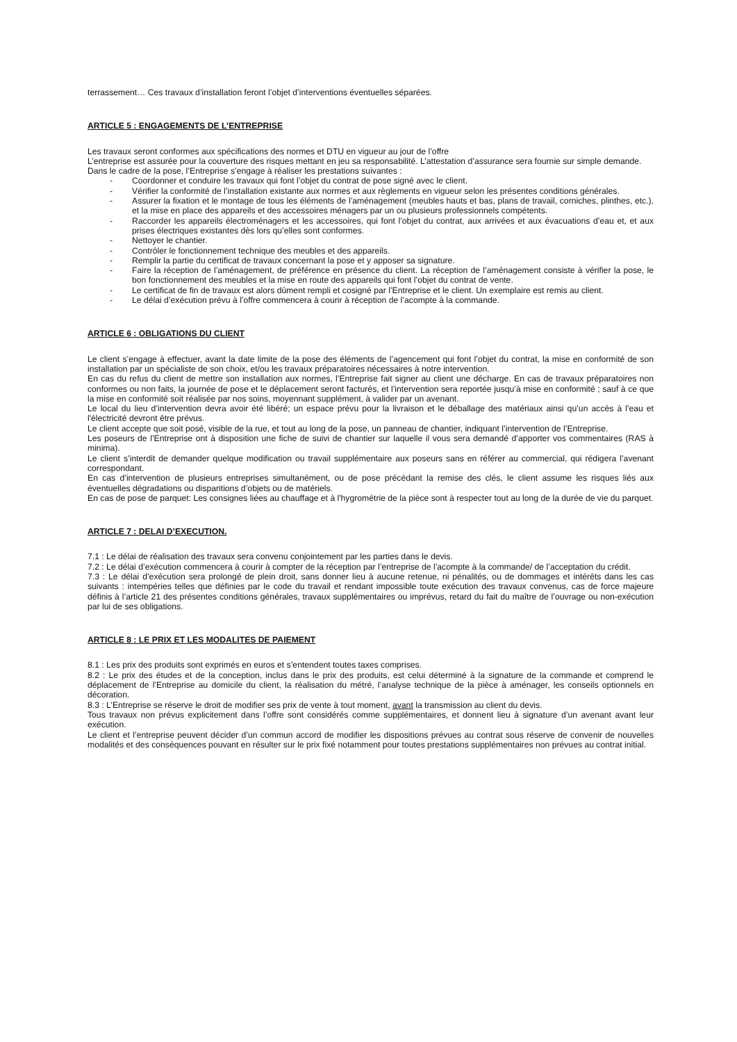terrassement… Ces travaux d’installation feront l’objet d’interventions éventuelles séparées.
ARTICLE 5 : ENGAGEMENTS DE L’ENTREPRISE
Les travaux seront conformes aux spécifications des normes et DTU en vigueur au jour de l’offre
L’entreprise est assurée pour la couverture des risques mettant en jeu sa responsabilité. L’attestation d’assurance sera fournie sur simple demande.
Dans le cadre de la pose, l’Entreprise s’engage à réaliser les prestations suivantes :
- Coordonner et conduire les travaux qui font l’objet du contrat de pose signé avec le client.
- Vérifier la conformité de l’installation existante aux normes et aux règlements en vigueur selon les présentes conditions générales.
- Assurer la fixation et le montage de tous les éléments de l’aménagement (meubles hauts et bas, plans de travail, corniches, plinthes, etc.), et la mise en place des appareils et des accessoires ménagers par un ou plusieurs professionnels compétents.
- Raccorder les appareils électroménagers et les accessoires, qui font l’objet du contrat, aux arrivées et aux évacuations d’eau et, et aux prises électriques existantes dès lors qu’elles sont conformes.
- Nettoyer le chantier.
- Contrôler le fonctionnement technique des meubles et des appareils.
- Remplir la partie du certificat de travaux concernant la pose et y apposer sa signature.
- Faire la réception de l’aménagement, de préférence en présence du client. La réception de l’aménagement consiste à vérifier la pose, le bon fonctionnement des meubles et la mise en route des appareils qui font l’objet du contrat de vente.
- Le certificat de fin de travaux est alors dûment rempli et cosigné par l’Entreprise et le client. Un exemplaire est remis au client.
- Le délai d’exécution prévu à l’offre commencera à courir à réception de l’acompte à la commande.
ARTICLE 6 : OBLIGATIONS DU CLIENT
Le client s’engage à effectuer, avant la date limite de la pose des éléments de l’agencement qui font l’objet du contrat, la mise en conformité de son installation par un spécialiste de son choix, et/ou les travaux préparatoires nécessaires à notre intervention.
En cas du refus du client de mettre son installation aux normes, l’Entreprise fait signer au client une décharge. En cas de travaux préparatoires non conformes ou non faits, la journée de pose et le déplacement seront facturés, et l’intervention sera reportée jusqu’à mise en conformité ; sauf à ce que la mise en conformité soit réalisée par nos soins, moyennant supplément, à valider par un avenant.
Le local du lieu d’intervention devra avoir été libéré; un espace prévu pour la livraison et le déballage des matériaux ainsi qu’un accès à l'eau et l'électricité devront être prévus.
Le client accepte que soit posé, visible de la rue, et tout au long de la pose, un panneau de chantier, indiquant l’intervention de l’Entreprise.
Les poseurs de l’Entreprise ont à disposition une fiche de suivi de chantier sur laquelle il vous sera demandé d’apporter vos commentaires (RAS à minima).
Le client s’interdit de demander quelque modification ou travail supplémentaire aux poseurs sans en référer au commercial, qui rédigera l’avenant correspondant.
En cas d’intervention de plusieurs entreprises simultanément, ou de pose précédant la remise des clés, le client assume les risques liés aux éventuelles dégradations ou disparitions d’objets ou de matériels.
En cas de pose de parquet: Les consignes liées au chauffage et à l'hygrométrie de la pièce sont à respecter tout au long de la durée de vie du parquet.
ARTICLE 7 : DELAI D’EXECUTION.
7.1 : Le délai de réalisation des travaux sera convenu conjointement par les parties dans le devis.
7.2 : Le délai d’exécution commencera à courir à compter de la réception par l’entreprise de l’acompte à la commande/ de l’acceptation du crédit.
7.3 : Le délai d’exécution sera prolongé de plein droit, sans donner lieu à aucune retenue, ni pénalités, ou de dommages et intérêts dans les cas suivants : intempéries telles que définies par le code du travail et rendant impossible toute exécution des travaux convenus, cas de force majeure définis à l’article 21 des présentes conditions générales, travaux supplémentaires ou imprévus, retard du fait du maître de l’ouvrage ou non-exécution par lui de ses obligations.
ARTICLE 8 : LE PRIX ET LES MODALITES DE PAIEMENT
8.1 : Les prix des produits sont exprimés en euros et s’entendent toutes taxes comprises.
8.2 : Le prix des études et de la conception, inclus dans le prix des produits, est celui déterminé à la signature de la commande et comprend le déplacement de l’Entreprise au domicile du client, la réalisation du métré, l’analyse technique de la pièce à aménager, les conseils optionnels en décoration.
8.3 : L’Entreprise se réserve le droit de modifier ses prix de vente à tout moment, avant la transmission au client du devis.
Tous travaux non prévus explicitement dans l’offre sont considérés comme supplémentaires, et donnent lieu à signature d’un avenant avant leur exécution.
Le client et l’entreprise peuvent décider d’un commun accord de modifier les dispositions prévues au contrat sous réserve de convenir de nouvelles modalités et des conséquences pouvant en résulter sur le prix fixé notamment pour toutes prestations supplémentaires non prévues au contrat initial.